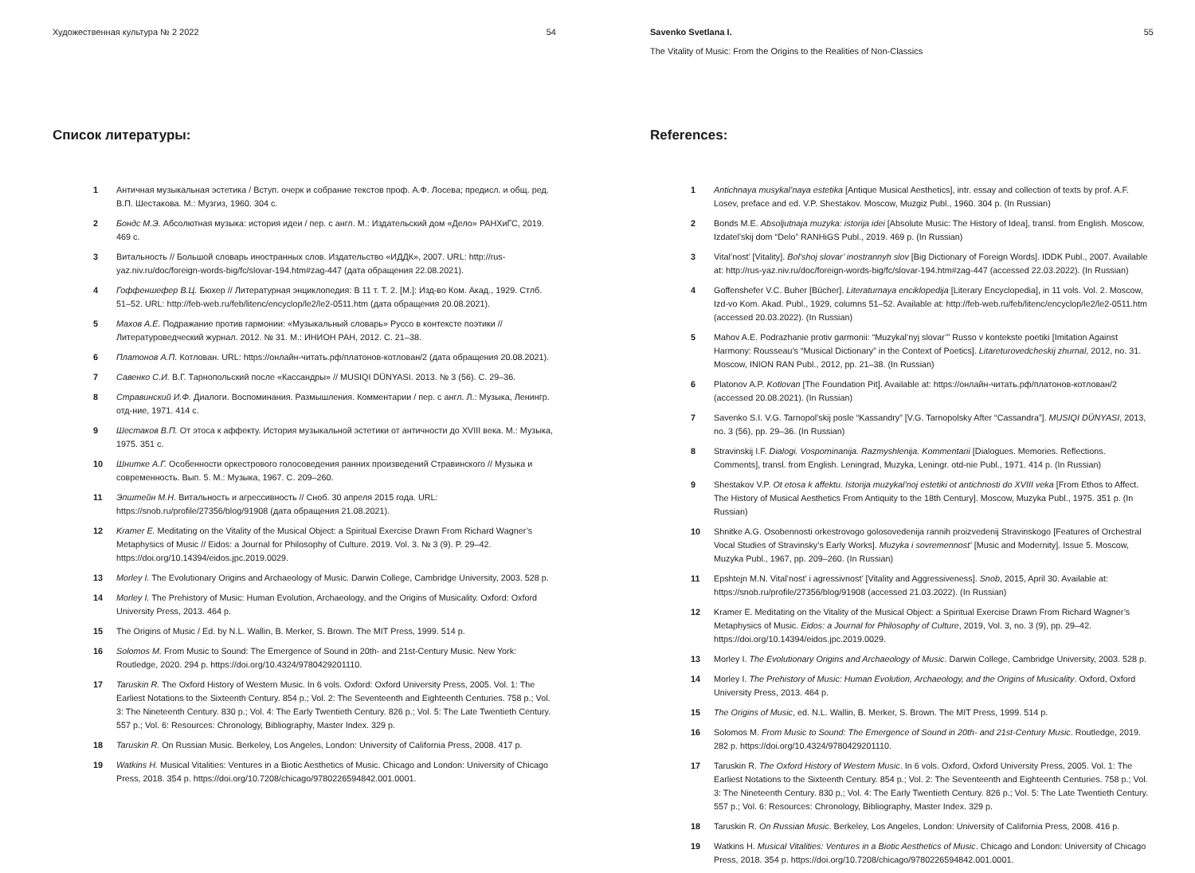Художественная культура № 2 2022 54
Список литературы:
1 Античная музыкальная эстетика / Вступ. очерк и собрание текстов проф. А.Ф. Лосева; предисл. и общ. ред. В.П. Шестакова. М.: Музгиз, 1960. 304 с.
2 Бондс М.Э. Абсолютная музыка: история идеи / пер. с англ. М.: Издательский дом «Дело» РАНХиГС, 2019. 469 с.
3 Витальность // Большой словарь иностранных слов. Издательство «ИДДК», 2007. URL: http://rus-yaz.niv.ru/doc/foreign-words-big/fc/slovar-194.htm#zag-447 (дата обращения 22.08.2021).
4 Гоффеншефер В.Ц. Бюхер // Литературная энциклопедия: В 11 т. Т. 2. [М.]: Изд-во Ком. Акад., 1929. Стлб. 51–52. URL: http://feb-web.ru/feb/litenc/encyclop/le2/le2-0511.htm (дата обращения 20.08.2021).
5 Махов А.Е. Подражание против гармонии: «Музыкальный словарь» Руссо в контексте поэтики //Литературоведческий журнал. 2012. № 31. М.: ИНИОН РАН, 2012. С. 21–38.
6 Платонов А.П. Котлован. URL: https://онлайн-читать.рф/платонов-котлован/2 (дата обращения 20.08.2021).
7 Савенко С.И. В.Г. Тарнопольский после «Кассандры» // MUSIQI DÜNYASI. 2013. № 3 (56). С. 29–36.
8 Стравинский И.Ф. Диалоги. Воспоминания. Размышления. Комментарии / пер. с англ. Л.: Музыка, Ленингр. отд-ние, 1971. 414 с.
9 Шестаков В.П. От этоса к аффекту. История музыкальной эстетики от античности до XVIII века. М.: Музыка, 1975. 351 с.
10 Шнитке А.Г. Особенности оркестрового голосоведения ранних произведений Стравинского // Музыка и современность. Вып. 5. М.: Музыка, 1967. С. 209–260.
11 Эпштейн М.Н. Витальность и агрессивность // Сноб. 30 апреля 2015 года. URL: https://snob.ru/profile/27356/blog/91908 (дата обращения 21.08.2021).
12 Kramer E. Meditating on the Vitality of the Musical Object: a Spiritual Exercise Drawn From Richard Wagner’s Metaphysics of Music // Eidos: a Journal for Philosophy of Culture. 2019. Vol. 3. № 3 (9). P. 29–42. https://doi.org/10.14394/eidos.jpc.2019.0029.
13 Morley I. The Evolutionary Origins and Archaeology of Music. Darwin College, Cambridge University, 2003. 528 p.
14 Morley I. The Prehistory of Music: Human Evolution, Archaeology, and the Origins of Musicality. Oxford: Oxford University Press, 2013. 464 p.
15 The Origins of Music / Ed. by N.L. Wallin, B. Merker, S. Brown. The MIT Press, 1999. 514 p.
16 Solomos M. From Music to Sound: The Emergence of Sound in 20th- and 21st-Century Music. New York: Routledge, 2020. 294 p. https://doi.org/10.4324/9780429201110.
17 Taruskin R. The Oxford History of Western Music. In 6 vols. Oxford: Oxford University Press, 2005. Vol. 1: The Earliest Notations to the Sixteenth Century. 854 p.; Vol. 2: The Seventeenth and Eighteenth Centuries. 758 p.; Vol. 3: The Nineteenth Century. 830 p.; Vol. 4: The Early Twentieth Century. 826 p.; Vol. 5: The Late Twentieth Century. 557 p.; Vol. 6: Resources: Chronology, Bibliography, Master Index. 329 p.
18 Taruskin R. On Russian Music. Berkeley, Los Angeles, London: University of California Press, 2008. 417 p.
19 Watkins H. Musical Vitalities: Ventures in a Biotic Aesthetics of Music. Chicago and London: University of Chicago Press, 2018. 354 p. https://doi.org/10.7208/chicago/9780226594842.001.0001.
Savenko Svetlana I.
The Vitality of Music: From the Origins to the Realities of Non-Classics 55
References:
1 Antichnaya musykal’naya estetika [Antique Musical Aesthetics], intr. essay and collection of texts by prof. A.F. Losev, preface and ed. V.P. Shestakov. Moscow, Muzgiz Publ., 1960. 304 p. (In Russian)
2 Bonds M.E. Absoljutnaja muzyka: istorija idei [Absolute Music: The History of Idea], transl. from English. Moscow, Izdatel’skij dom “Delo” RANHiGS Publ., 2019. 469 p. (In Russian)
3 Vital’nost’ [Vitality]. Bol’shoj slovar’ inostrannyh slov [Big Dictionary of Foreign Words]. IDDK Publ., 2007. Available at: http://rus-yaz.niv.ru/doc/foreign-words-big/fc/slovar-194.htm#zag-447 (accessed 22.03.2022). (In Russian)
4 Goffenshefer V.C. Buher [Bücher]. Literaturnaya enciklopedija [Literary Encyclopedia], in 11 vols. Vol. 2. Moscow, Izd-vo Kom. Akad. Publ., 1929, columns 51–52. Available at: http://feb-web.ru/feb/litenc/encyclop/le2/le2-0511.htm (accessed 20.03.2022). (In Russian)
5 Mahov A.E. Podrazhanie protiv garmonii: “Muzykal’nyj slovar’” Russo v kontekste poetiki [Imitation Against Harmony: Rousseau’s “Musical Dictionary” in the Context of Poetics]. Litareturovedcheskij zhurnal, 2012, no. 31. Moscow, INION RAN Publ., 2012, pp. 21–38. (In Russian)
6 Platonov A.P. Kotlovan [The Foundation Pit]. Available at: https://онлайн-читать.рф/платонов-котлован/2 (accessed 20.08.2021). (In Russian)
7 Savenko S.I. V.G. Tarnopol’skij posle “Kassandry” [V.G. Tarnopolsky After “Cassandra”]. MUSIQI DÜNYASI, 2013, no. 3 (56), pp. 29–36. (In Russian)
8 Stravinskij I.F. Dialogi. Vospominanija. Razmyshlenija. Kommentarii [Dialogues. Memories. Reflections. Comments], transl. from English. Leningrad, Muzyka, Leningr. otd-nie Publ., 1971. 414 p. (In Russian)
9 Shestakov V.P. Ot etosa k affektu. Istorija muzykal’noj estetiki ot antichnosti do XVIII veka [From Ethos to Affect. The History of Musical Aesthetics From Antiquity to the 18th Century]. Moscow, Muzyka Publ., 1975. 351 p. (In Russian)
10 Shnitke A.G. Osobennosti orkestrovogo golosovedenija rannih proizvedenij Stravinskogo [Features of Orchestral Vocal Studies of Stravinsky’s Early Works]. Muzyka i sovremennost’ [Music and Modernity]. Issue 5. Moscow, Muzyka Publ., 1967, pp. 209–260. (In Russian)
11 Epshtejn M.N. Vital’nost’ i agressivnost’ [Vitality and Aggressiveness]. Snob, 2015, April 30. Available at: https://snob.ru/profile/27356/blog/91908 (accessed 21.03.2022). (In Russian)
12 Kramer E. Meditating on the Vitality of the Musical Object: a Spiritual Exercise Drawn From Richard Wagner’s Metaphysics of Music. Eidos: a Journal for Philosophy of Culture, 2019, Vol. 3, no. 3 (9), pp. 29–42. https://doi.org/10.14394/eidos.jpc.2019.0029.
13 Morley I. The Evolutionary Origins and Archaeology of Music. Darwin College, Cambridge University, 2003. 528 p.
14 Morley I. The Prehistory of Music: Human Evolution, Archaeology, and the Origins of Musicality. Oxford, Oxford University Press, 2013. 464 p.
15 The Origins of Music, ed. N.L. Wallin, B. Merker, S. Brown. The MIT Press, 1999. 514 p.
16 Solomos M. From Music to Sound: The Emergence of Sound in 20th- and 21st-Century Music. Routledge, 2019. 282 p. https://doi.org/10.4324/9780429201110.
17 Taruskin R. The Oxford History of Western Music. In 6 vols. Oxford, Oxford University Press, 2005. Vol. 1: The Earliest Notations to the Sixteenth Century. 854 p.; Vol. 2: The Seventeenth and Eighteenth Centuries. 758 p.; Vol. 3: The Nineteenth Century. 830 p.; Vol. 4: The Early Twentieth Century. 826 p.; Vol. 5: The Late Twentieth Century. 557 p.; Vol. 6: Resources: Chronology, Bibliography, Master Index. 329 p.
18 Taruskin R. On Russian Music. Berkeley, Los Angeles, London: University of California Press, 2008. 416 p.
19 Watkins H. Musical Vitalities: Ventures in a Biotic Aesthetics of Music. Chicago and London: University of Chicago Press, 2018. 354 p. https://doi.org/10.7208/chicago/9780226594842.001.0001.